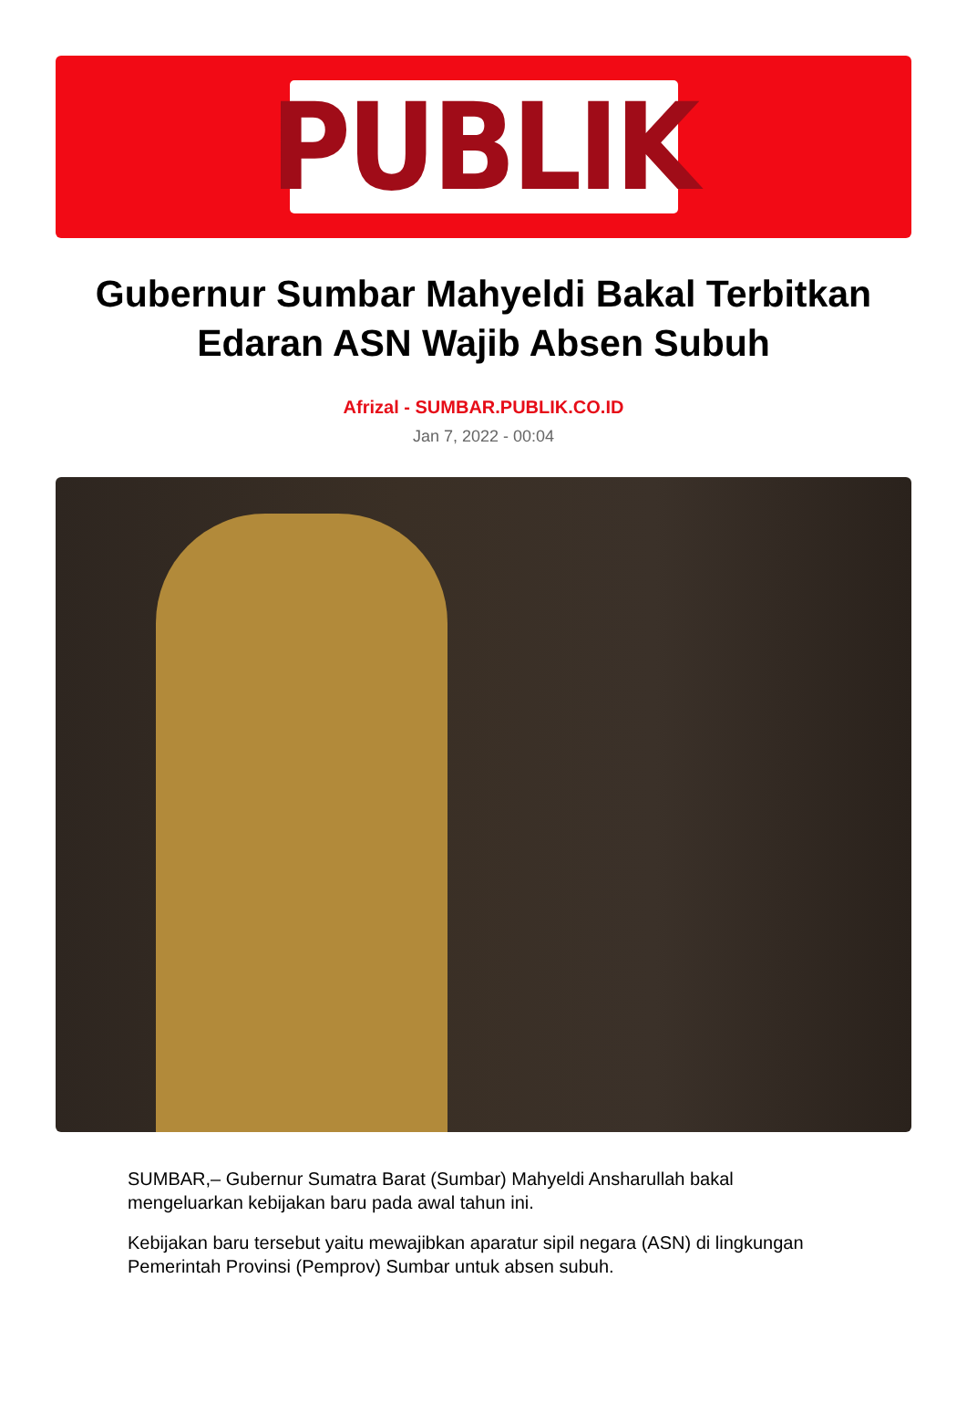PUBLIK
Gubernur Sumbar Mahyeldi Bakal Terbitkan Edaran ASN Wajib Absen Subuh
Afrizal - SUMBAR.PUBLIK.CO.ID
Jan 7, 2022 - 00:04
SUMBAR,– Gubernur Sumatra Barat (Sumbar) Mahyeldi Ansharullah bakal mengeluarkan kebijakan baru pada awal tahun ini.
Kebijakan baru tersebut yaitu mewajibkan aparatur sipil negara (ASN) di lingkungan Pemerintah Provinsi (Pemprov) Sumbar untuk absen subuh.